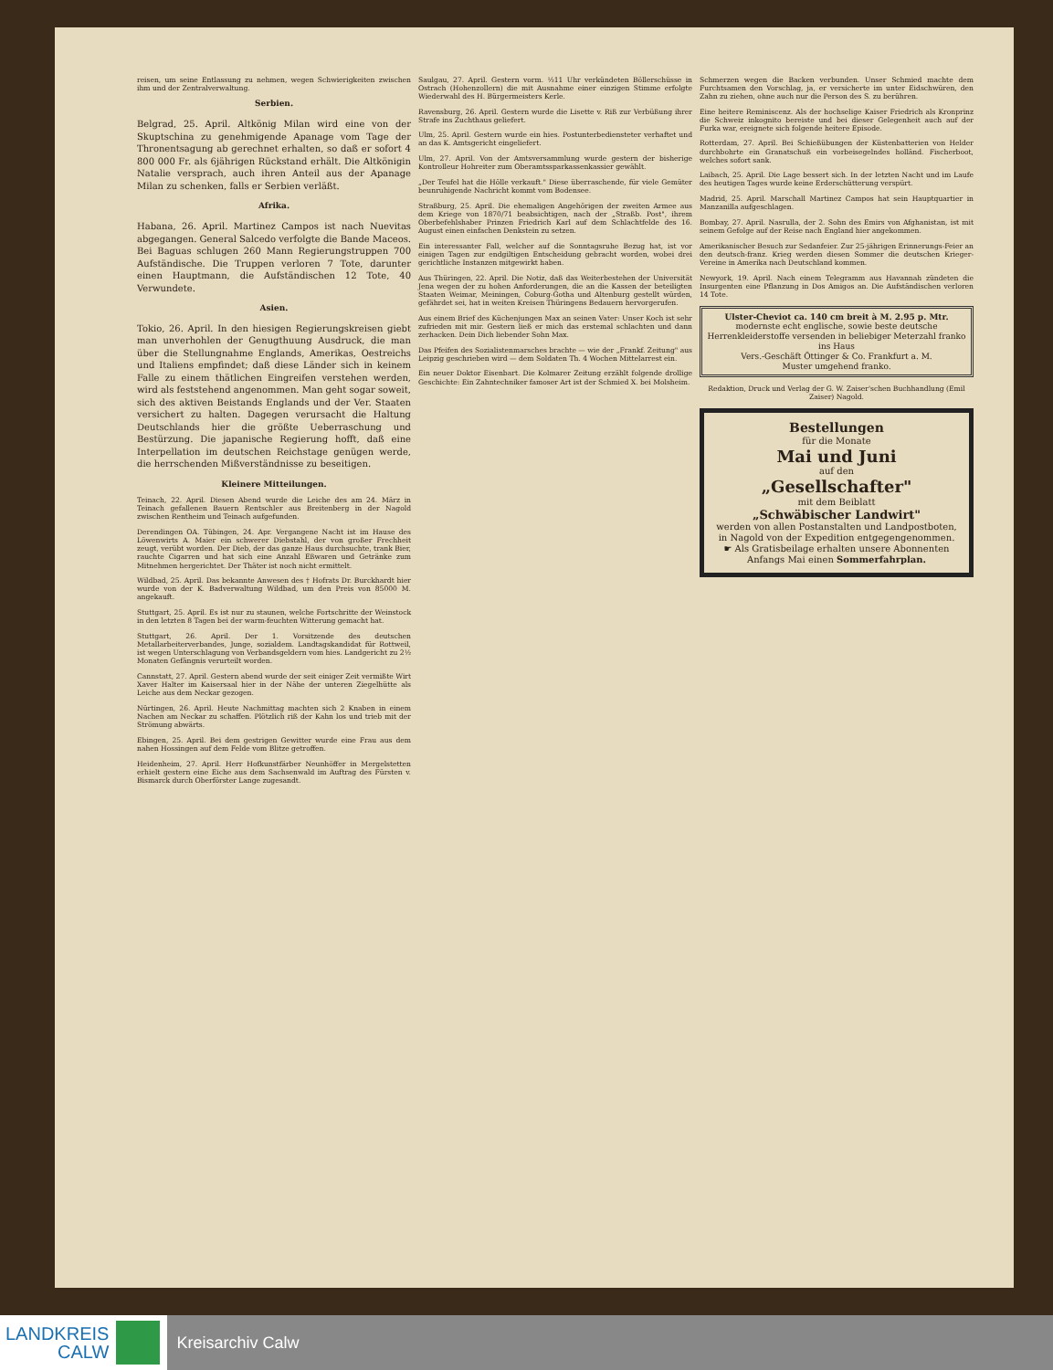reisen, um seine Entlassung zu nehmen, wegen Schwierigkeiten zwischen ihm und der Zentralverwaltung.
Serbien.
Belgrad, 25. April. Altkönig Milan wird eine von der Skuptschina zu genehmigende Apanage vom Tage der Thronentsagung ab gerechnet erhalten, so daß er sofort 4 800 000 Fr. als 6jährigen Rückstand erhält. Die Altkönigin Natalie versprach, auch ihren Anteil aus der Apanage Milan zu schenken, falls er Serbien verläßt.
Afrika.
Habana, 26. April. Martinez Campos ist nach Nuevitas abgegangen. General Salcedo verfolgte die Bande Maceos. Bei Baguas schlugen 260 Mann Regierungstruppen 700 Aufständische. Die Truppen verloren 7 Tote, darunter einen Hauptmann, die Aufständischen 12 Tote, 40 Verwundete.
Asien.
Tokio, 26. April. In den hiesigen Regierungskreisen giebt man unverhohlen der Genugthuung Ausdruck, die man über die Stellungnahme Englands, Amerikas, Oestreichs und Italiens empfindet; daß diese Länder sich in keinem Falle zu einem thätlichen Eingreifen verstehen werden, wird als feststehend angenommen. Man geht sogar soweit, sich des aktiven Beistands Englands und der Ver. Staaten versichert zu halten. Dagegen verursacht die Haltung Deutschlands hier die größte Ueberraschung und Bestürzung. Die japanische Regierung hofft, daß eine Interpellation im deutschen Reichstage genügen werde, die herrschenden Mißverständnisse zu beseitigen.
Kleinere Mitteilungen.
Teinach, 22. April. Diesen Abend wurde die Leiche des am 24. März in Teinach gefallenen Bauern Rentschler aus Breitenberg in der Nagold zwischen Rentheim und Teinach aufgefunden.
Derendingen OA. Tübingen, 24. Apr. Vergangene Nacht ist im Hause des Löwenwirts A. Maier ein schwerer Diebstahl, der von großer Frechheit zeugt, verübt worden. Der Dieb, der das ganze Haus durchsuchte, trank Bier, rauchte Cigarren und hat sich eine Anzahl Eßwaren und Getränke zum Mitnehmen hergerichtet. Der Thäter ist noch nicht ermittelt.
Wildbad, 25. April. Das bekannte Anwesen des † Hofrats Dr. Burckhardt hier wurde von der K. Badverwaltung Wildbad, um den Preis von 85000 M. angekauft.
Stuttgart, 25. April. Es ist nur zu staunen, welche Fortschritte der Weinstock in den letzten 8 Tagen bei der warm-feuchten Witterung gemacht hat.
Stuttgart, 26. April. Der 1. Vorsitzende des deutschen Metallarbeiterverbandes, Junge, sozialdem. Landtagskandidat für Rottweil, ist wegen Unterschlagung von Verbandsgeldern vom hies. Landgericht zu 2½ Monaten Gefängnis verurteilt worden.
Cannstatt, 27. April. Gestern abend wurde der seit einiger Zeit vermißte Wirt Xaver Halter im Kaisersaal hier in der Nähe der unteren Ziegelhütte als Leiche aus dem Neckar gezogen.
Nürtingen, 26. April. Heute Nachmittag machten sich 2 Knaben in einem Nachen am Neckar zu schaffen. Plötzlich riß der Kahn los und trieb mit der Strömung abwärts.
Ebingen, 25. April. Bei dem gestrigen Gewitter wurde eine Frau aus dem nahen Hossingen auf dem Felde vom Blitze getroffen.
Heidenheim, 27. April. Herr Hofkunstfärber Neunhöffer in Mergelstetten erhielt gestern eine Eiche aus dem Sachsenwald im Auftrag des Fürsten v. Bismarck durch Oberförster Lange zugesandt.
Saulgau, 27. April. Gestern vorm. ½11 Uhr verkündeten Böllerschüsse in Ostrach (Hohenzollern) die mit Ausnahme einer einzigen Stimme erfolgte Wiederwahl des H. Bürgermeisters Kerle.
Ravensburg, 26. April. Gestern wurde die Lisette v. Riß zur Verbüßung ihrer Strafe ins Zuchthaus geliefert.
Ulm, 25. April. Gestern wurde ein hies. Postunterbediensteter verhaftet und an das K. Amtsgericht eingeliefert.
Ulm, 27. April. Von der Amtsversammlung wurde gestern der bisherige Kontrolleur Hohreiter zum Oberamtssparkassenkassier gewählt.
„Der Teufel hat die Hölle verkauft." Diese überraschende, für viele Gemüter beunruhigende Nachricht kommt vom Bodensee.
Straßburg, 25. April. Die ehemaligen Angehörigen der zweiten Armee aus dem Kriege von 1870/71 beabsichtigen, nach der „Straßb. Post", ihrem Oberbefehlshaber Prinzen Friedrich Karl auf dem Schlachtfelde des 16. August einen einfachen Denkstein zu setzen.
Ein interessanter Fall, welcher auf die Sonntagsruhe Bezug hat, ist vor einigen Tagen zur endgiltigen Entscheidung gebracht worden, wobei drei gerichtliche Instanzen mitgewirkt haben.
Aus Thüringen, 22. April. Die Notiz, daß das Weiterbestehen der Universität Jena wegen der zu hohen Anforderungen, die an die Kassen der beteiligten Staaten Weimar, Meiningen, Coburg-Gotha und Altenburg gestellt würden, gefährdet sei, hat in weiten Kreisen Thüringens Bedauern hervorgerufen.
Aus einem Brief des Küchenjungen Max an seinen Vater: Unser Koch ist sehr zufrieden mit mir. Gestern ließ er mich das erstemal schlachten und dann zerhacken. Dein Dich liebender Sohn Max.
Das Pfeifen des Sozialistenmarsches brachte — wie der „Frankf. Zeitung" aus Leipzig geschrieben wird — dem Soldaten Th. 4 Wochen Mittelarrest ein.
Ein neuer Doktor Eisenbart. Die Kolmarer Zeitung erzählt folgende drollige Geschichte: Ein Zahntechniker famoser Art ist der Schmied X. bei Molsheim.
Schmerzen wegen die Backen verbunden. Unser Schmied machte dem Furchtsamen den Vorschlag, ja, er versicherte im unter Eidschwüren, den Zahn zu ziehen, ohne auch nur die Person des S. zu berühren.
Eine heitere Reminiscenz. Als der hochselige Kaiser Friedrich als Kronprinz die Schweiz inkognito bereiste und bei dieser Gelegenheit auch auf der Furka war, ereignete sich folgende heitere Episode.
Rotterdam, 27. April. Bei Schießübungen der Küstenbatterien von Helder durchbohrte ein Granatschuß ein vorbeisegelndes holländ. Fischerboot, welches sofort sank.
Laibach, 25. April. Die Lage bessert sich. In der letzten Nacht und im Laufe des heutigen Tages wurde keine Erderschütterung verspürt.
Madrid, 25. April. Marschall Martinez Campos hat sein Hauptquartier in Manzanilla aufgeschlagen.
Bombay, 27. April. Nasrulla, der 2. Sohn des Emirs von Afghanistan, ist mit seinem Gefolge auf der Reise nach England hier angekommen.
Amerikanischer Besuch zur Sedanfeier. Zur 25-jährigen Erinnerungs-Feier an den deutsch-franz. Krieg werden diesen Sommer die deutschen Krieger-Vereine in Amerika nach Deutschland kommen.
Newyork, 19. April. Nach einem Telegramm aus Havannah zündeten die Insurgenten eine Pflanzung in Dos Amigos an. Die Aufständischen verloren 14 Tote.
Ulster-Cheviot ca. 140 cm breit à M. 2.95 p. Mtr.
modernste echt englische, sowie beste deutsche Herrenkleiderstoffe versenden in beliebiger Meterzahl franko ins Haus
Vers.-Geschäft Öttinger & Co. Frankfurt a. M.
Muster umgehend franko.
Redaktion, Druck und Verlag der G. W. Zaiser'schen Buchhandlung (Emil Zaiser) Nagold.
Bestellungen
für die Monate
Mai und Juni
auf den
„Gesellschafter"
mit dem Beiblatt
„Schwäbischer Landwirt"
werden von allen Postanstalten und Landpostboten, in Nagold von der Expedition entgegengenommen.
☛ Als Gratisbeilage erhalten unsere Abonnenten Anfangs Mai einen Sommerfahrplan.
LANDKREIS
CALW
Kreisarchiv Calw